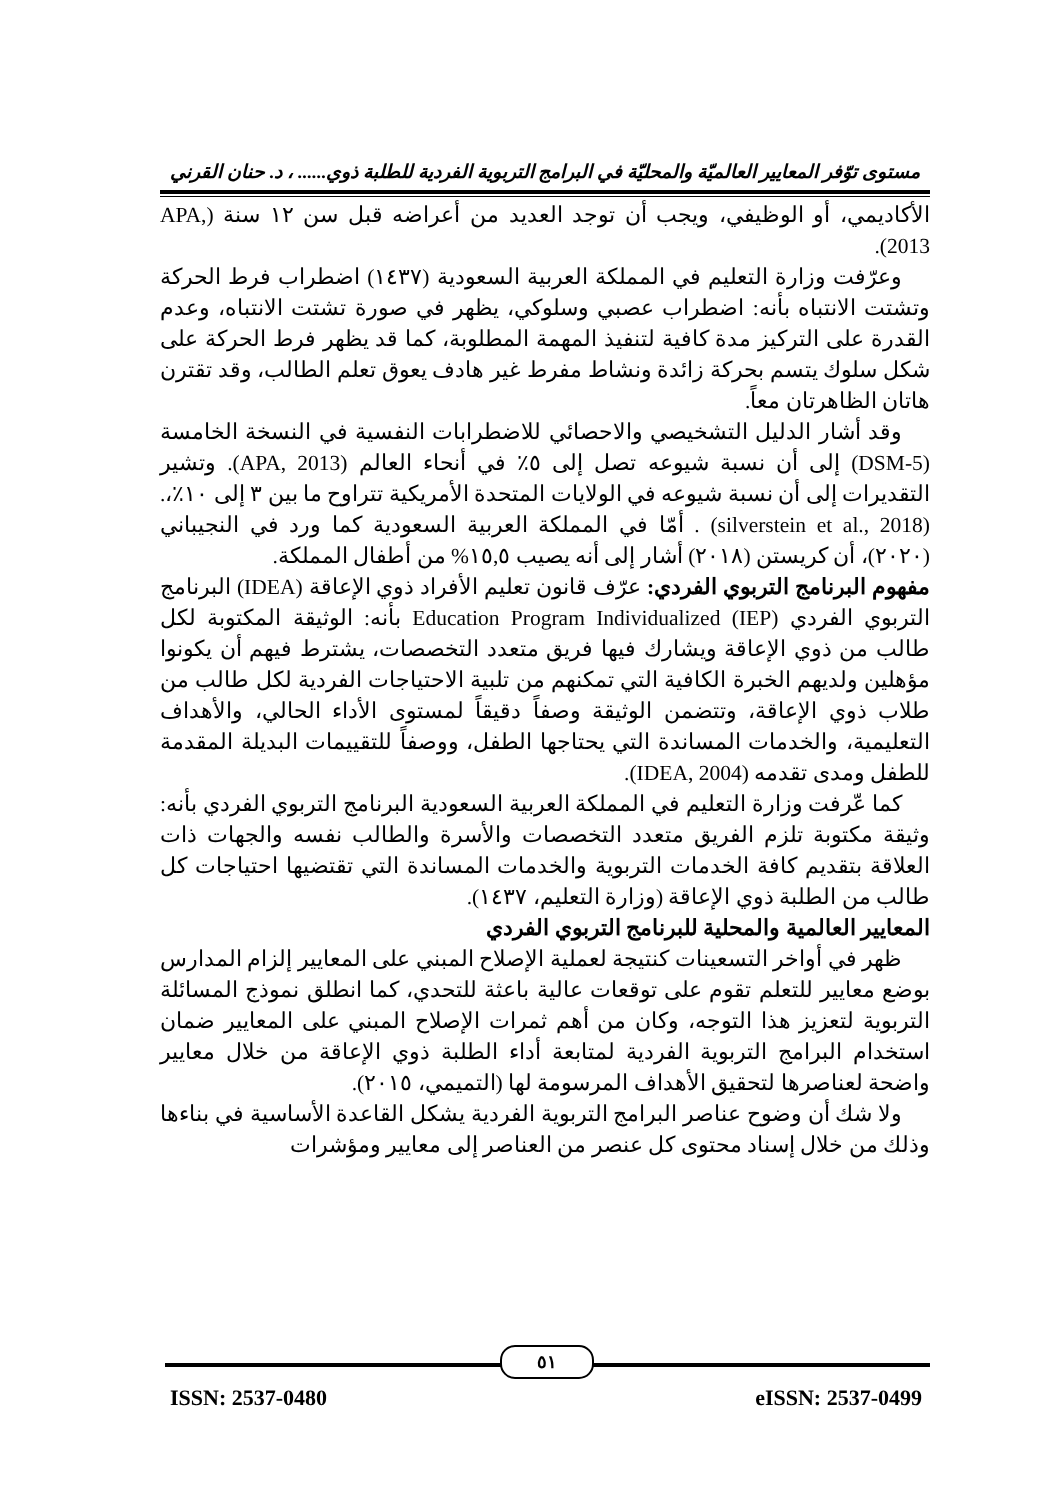مستوى توّفر المعايير العالميّة والمحليّة في البرامج التربوية الفردية للطلبة ذوي...... ، د. حنان القرني
الأكاديمي، أو الوظيفي، ويجب أن توجد العديد من أعراضه قبل سن ١٢ سنة (APA, 2013).
وعرّفت وزارة التعليم في المملكة العربية السعودية (١٤٣٧) اضطراب فرط الحركة وتشتت الانتباه بأنه: اضطراب عصبي وسلوكي، يظهر في صورة تشتت الانتباه، وعدم القدرة على التركيز مدة كافية لتنفيذ المهمة المطلوبة، كما قد يظهر فرط الحركة على شكل سلوك يتسم بحركة زائدة ونشاط مفرط غير هادف يعوق تعلم الطالب، وقد تقترن هاتان الظاهرتان معاً.
وقد أشار الدليل التشخيصي والاحصائي للاضطرابات النفسية في النسخة الخامسة (DSM-5) إلى أن نسبة شيوعه تصل إلى ٥٪ في أنحاء العالم (APA, 2013). وتشير التقديرات إلى أن نسبة شيوعه في الولايات المتحدة الأمريكية تتراوح ما بين ٣ إلى ١٠٪،.(silverstein et al., 2018) . أمّا في المملكة العربية السعودية كما ورد في النجيباني (٢٠٢٠)، أن كريستن (٢٠١٨) أشار إلى أنه يصيب ١٥,٥% من أطفال المملكة.
مفهوم البرنامج التربوي الفردي: عرّف قانون تعليم الأفراد ذوي الإعاقة (IDEA) البرنامج التربوي الفردي (Education Program Individualized (IEP بأنه: الوثيقة المكتوبة لكل طالب من ذوي الإعاقة ويشارك فيها فريق متعدد التخصصات، يشترط فيهم أن يكونوا مؤهلين ولديهم الخبرة الكافية التي تمكنهم من تلبية الاحتياجات الفردية لكل طالب من طلاب ذوي الإعاقة، وتتضمن الوثيقة وصفاً دقيقاً لمستوى الأداء الحالي، والأهداف التعليمية، والخدمات المساندة التي يحتاجها الطفل، ووصفاً للتقييمات البديلة المقدمة للطفل ومدى تقدمه (IDEA, 2004).
كما عّرفت وزارة التعليم في المملكة العربية السعودية البرنامج التربوي الفردي بأنه: وثيقة مكتوبة تلزم الفريق متعدد التخصصات والأسرة والطالب نفسه والجهات ذات العلاقة بتقديم كافة الخدمات التربوية والخدمات المساندة التي تقتضيها احتياجات كل طالب من الطلبة ذوي الإعاقة (وزارة التعليم، ١٤٣٧).
المعايير العالمية والمحلية للبرنامج التربوي الفردي
ظهر في أواخر التسعينات كنتيجة لعملية الإصلاح المبني على المعايير إلزام المدارس بوضع معايير للتعلم تقوم على توقعات عالية باعثة للتحدي، كما انطلق نموذج المسائلة التربوية لتعزيز هذا التوجه، وكان من أهم ثمرات الإصلاح المبني على المعايير ضمان استخدام البرامج التربوية الفردية لمتابعة أداء الطلبة ذوي الإعاقة من خلال معايير واضحة لعناصرها لتحقيق الأهداف المرسومة لها (التميمي، ٢٠١٥).
ولا شك أن وضوح عناصر البرامج التربوية الفردية يشكل القاعدة الأساسية في بناءها وذلك من خلال إسناد محتوى كل عنصر من العناصر إلى معايير ومؤشرات
٥١
ISSN: 2537-0480 eISSN: 2537-0499